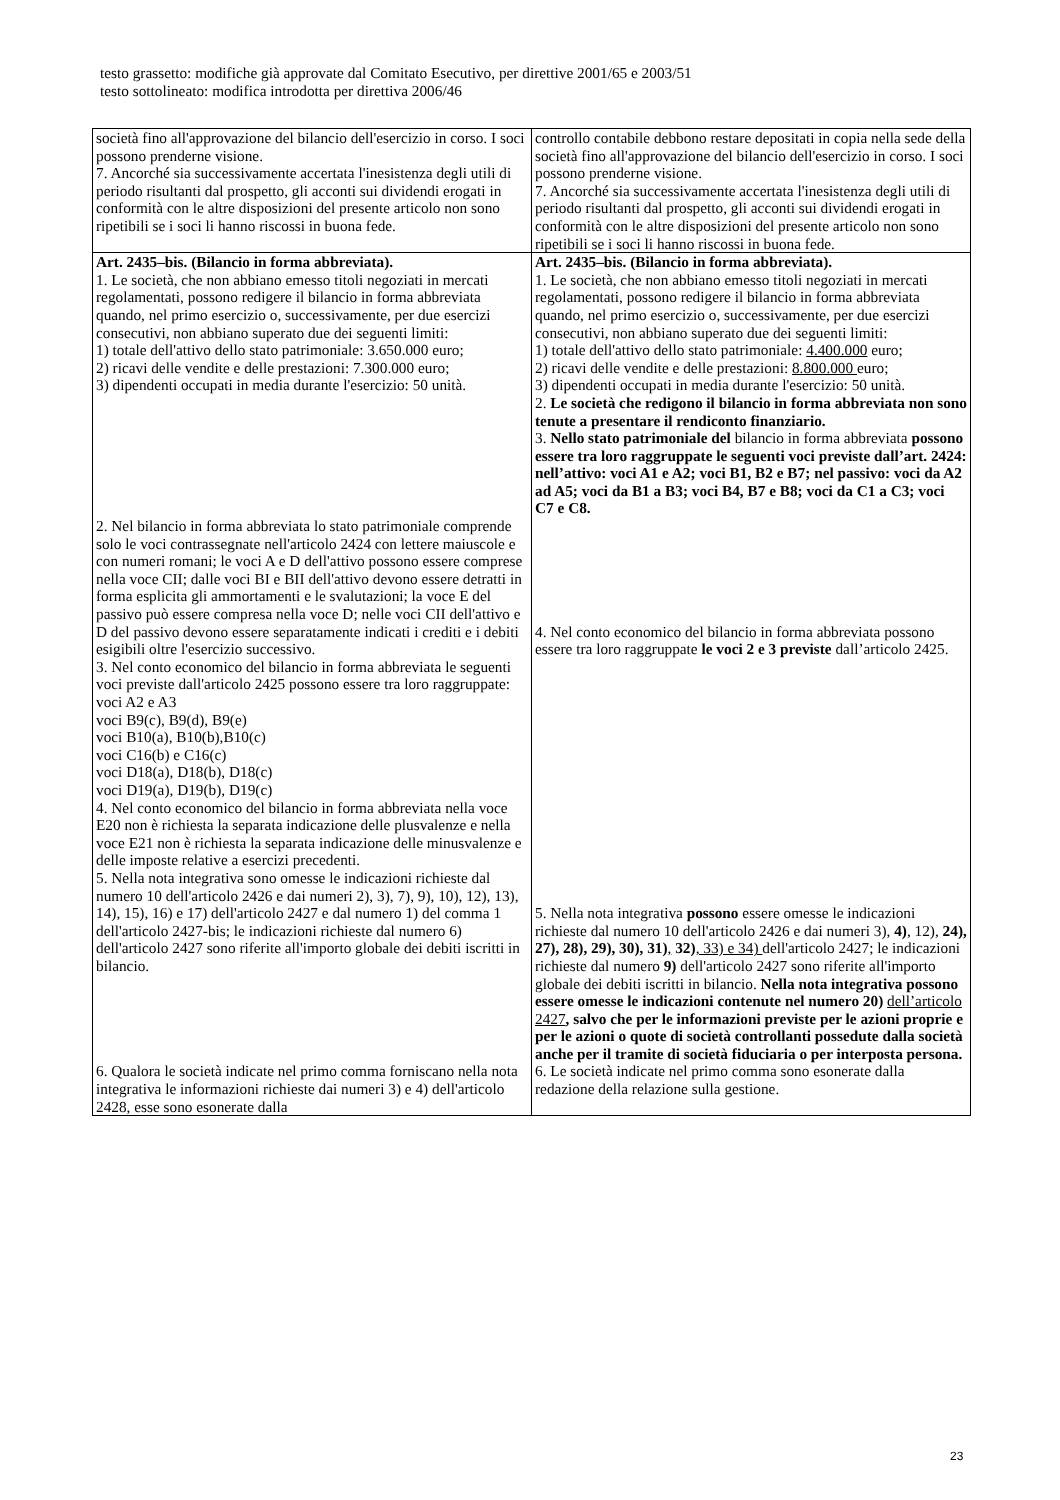testo grassetto: modifiche già approvate dal Comitato Esecutivo, per direttive 2001/65 e 2003/51
testo sottolineato: modifica introdotta per direttiva 2006/46
| società fino all'approvazione del bilancio dell'esercizio in corso. I soci possono prenderne visione. 7. Ancorché sia successivamente accertata l'inesistenza degli utili di periodo risultanti dal prospetto, gli acconti sui dividendi erogati in conformità con le altre disposizioni del presente articolo non sono ripetibili se i soci li hanno riscossi in buona fede. | controllo contabile debbono restare depositati in copia nella sede della società fino all'approvazione del bilancio dell'esercizio in corso. I soci possono prenderne visione. 7. Ancorché sia successivamente accertata l'inesistenza degli utili di periodo risultanti dal prospetto, gli acconti sui dividendi erogati in conformità con le altre disposizioni del presente articolo non sono ripetibili se i soci li hanno riscossi in buona fede. |
| Art. 2435–bis. (Bilancio in forma abbreviata). 1. Le società, che non abbiano emesso titoli negoziati in mercati regolamentati, possono redigere il bilancio in forma abbreviata quando, nel primo esercizio o, successivamente, per due esercizi consecutivi, non abbiano superato due dei seguenti limiti: 1) totale dell'attivo dello stato patrimoniale: 3.650.000 euro; 2) ricavi delle vendite e delle prestazioni: 7.300.000 euro; 3) dipendenti occupati in media durante l'esercizio: 50 unità. 2. Nel bilancio in forma abbreviata lo stato patrimoniale comprende solo le voci contrassegnate nell'articolo 2424 con lettere maiuscole e con numeri romani; le voci A e D dell'attivo possono essere comprese nella voce CII; dalle voci BI e BII dell'attivo devono essere detratti in forma esplicita gli ammortamenti e le svalutazioni; la voce E del passivo può essere compresa nella voce D; nelle voci CII dell'attivo e D del passivo devono essere separatamente indicati i crediti e i debiti esigibili oltre l'esercizio successivo. 3. Nel conto economico del bilancio in forma abbreviata le seguenti voci previste dall'articolo 2425 possono essere tra loro raggruppate: voci A2 e A3 voci B9(c), B9(d), B9(e) voci B10(a), B10(b),B10(c) voci C16(b) e C16(c) voci D18(a), D18(b), D18(c) voci D19(a), D19(b), D19(c) 4. Nel conto economico del bilancio in forma abbreviata nella voce E20 non è richiesta la separata indicazione delle plusvalenze e nella voce E21 non è richiesta la separata indicazione delle minusvalenze e delle imposte relative a esercizi precedenti. 5. Nella nota integrativa sono omesse le indicazioni richieste dal numero 10 dell'articolo 2426 e dai numeri 2), 3), 7), 9), 10), 12), 13), 14), 15), 16) e 17) dell'articolo 2427 e dal numero 1) del comma 1 dell'articolo 2427-bis; le indicazioni richieste dal numero 6) dell'articolo 2427 sono riferite all'importo globale dei debiti iscritti in bilancio. 6. Qualora le società indicate nel primo comma forniscano nella nota integrativa le informazioni richieste dai numeri 3) e 4) dell'articolo 2428, esse sono esonerate dalla | Art. 2435–bis. (Bilancio in forma abbreviata). 1. Le società, che non abbiano emesso titoli negoziati in mercati regolamentati, possono redigere il bilancio in forma abbreviata quando, nel primo esercizio o, successivamente, per due esercizi consecutivi, non abbiano superato due dei seguenti limiti: 1) totale dell'attivo dello stato patrimoniale: 4.400.000 euro; 2) ricavi delle vendite e delle prestazioni: 8.800.000 euro; 3) dipendenti occupati in media durante l'esercizio: 50 unità. 2. Le società che redigono il bilancio in forma abbreviata non sono tenute a presentare il rendiconto finanziario. 3. Nello stato patrimoniale del bilancio in forma abbreviata possono essere tra loro raggruppate le seguenti voci previste dall’art. 2424: nell’attivo: voci A1 e A2; voci B1, B2 e B7; nel passivo: voci da A2 ad A5; voci da B1 a B3; voci B4, B7 e B8; voci da C1 a C3; voci C7 e C8. 4. Nel conto economico del bilancio in forma abbreviata possono essere tra loro raggruppate le voci 2 e 3 previste dall’articolo 2425. 5. Nella nota integrativa possono essere omesse le indicazioni richieste dal numero 10 dell'articolo 2426 e dai numeri 3), 4) , 12), 24), 27), 28), 29), 30), 31) , 32) , 33) e 34) dell'articolo 2427; le indicazioni richieste dal numero 9) dell'articolo 2427 sono riferite all'importo globale dei debiti iscritti in bilancio. Nella nota integrativa possono essere omesse le indicazioni contenute nel numero 20) dell’articolo 2427 , salvo che per le informazioni previste per le azioni proprie e per le azioni o quote di società controllanti possedute dalla società anche per il tramite di società fiduciaria o per interposta persona. 6. Le società indicate nel primo comma sono esonerate dalla redazione della relazione sulla gestione. |
23